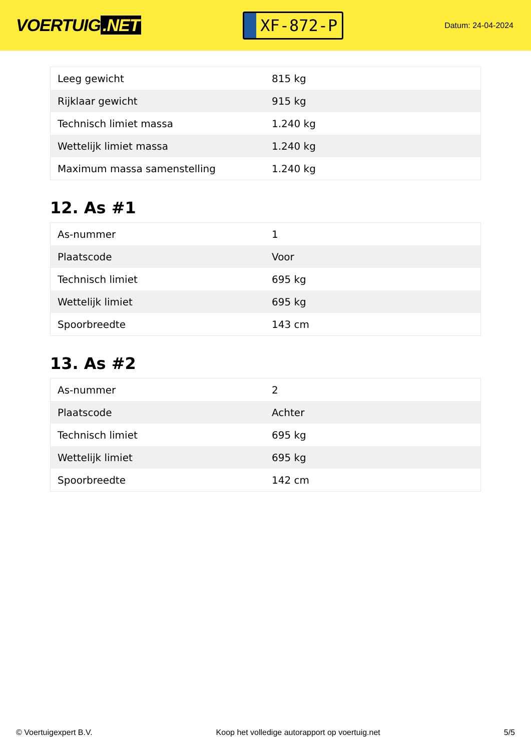VOERTUIG.NET
XF-872-P
Datum: 24-04-2024
| Leeg gewicht | 815 kg |
| Rijklaar gewicht | 915 kg |
| Technisch limiet massa | 1.240 kg |
| Wettelijk limiet massa | 1.240 kg |
| Maximum massa samenstelling | 1.240 kg |
12. As #1
| As-nummer | 1 |
| Plaatscode | Voor |
| Technisch limiet | 695 kg |
| Wettelijk limiet | 695 kg |
| Spoorbreedte | 143 cm |
13. As #2
| As-nummer | 2 |
| Plaatscode | Achter |
| Technisch limiet | 695 kg |
| Wettelijk limiet | 695 kg |
| Spoorbreedte | 142 cm |
© Voertuigexpert B.V. Koop het volledige autorapport op voertuig.net 5/5